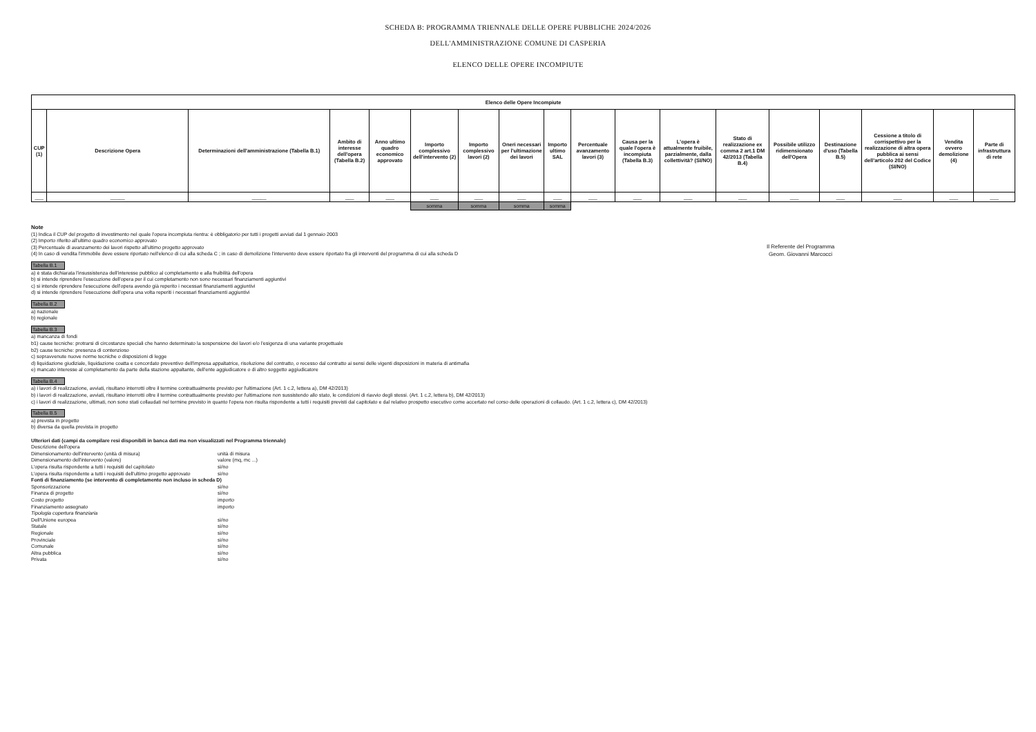SCHEDA B: PROGRAMMA TRIENNALE DELLE OPERE PUBBLICHE 2024/2026
DELL'AMMINISTRAZIONE COMUNE DI CASPERIA
ELENCO DELLE OPERE INCOMPIUTE
| Elenco delle Opere Incompiute | | | | | | | | | | | | | | | | | |
| --- | --- | --- | --- | --- | --- | --- | --- | --- | --- | --- | --- | --- | --- | --- | --- | --- | --- |
| CUP (1) | Descrizione Opera | Determinazioni dell'amministrazione (Tabella B.1) | Ambito di interesse dell'opera (Tabella B.2) | Anno ultimo quadro economico approvato | Importo complessivo dell'intervento (2) | Importo complessivo lavori (2) | Oneri necessari per l'ultimazione dei lavori | Importo ultimo SAL | Percentuale avanzamento lavori (3) | Causa per la quale l'opera è incompiuta (Tabella B.3) | L'opera è attualmente fruibile, parzialmente, dalla collettività? (SI/NO) | Stato di realizzazione ex comma 2 art.1 DM 42/2013 (Tabella B.4) | Possibile utilizzo ridimensionato dell'Opera | Destinazione d'uso (Tabella B.5) | Cessione a titolo di corrispettivo per la realizzazione di altra opera pubblica ai sensi dell'articolo 202 del Codice (SI/NO) | Vendita ovvero demolizione (4) | Parte di infrastruttura di rete |
| ___ | _____ | _____ | ___ | ___ | ___ | ___ | ___ | ___ | ___ | ___ | ___ | ___ | ___ | ___ | ___ | ___ | ___ |
| | | | | | somma | somma | somma | somma | | | | | | | | | |
Il Referente del Programma
Geom. Giovanni Marcocci
Note
(1) Indica il CUP del progetto di investimento nel quale l'opera incompiuta rientra: è obbligatorio per tutti i progetti avviati dal 1 gennaio 2003
(2) Importo riferito all'ultimo quadro economico approvato
(3) Percentuale di avanzamento dei lavori rispetto all'ultimo progetto approvato
(4) In caso di vendita l'immobile deve essere riportato nell'elenco di cui alla scheda C ; in caso di demolizione l'intervento deve essere riportato fra gli interventi del programma di cui alla scheda D
Tabella B.1
a) è stata dichiarata l'insussistenza dell'interesse pubblico al completamento e alla fruibilità dell'opera
b) si intende riprendere l'esecuzione dell'opera per il cui completamento non sono necessari finanziamenti aggiuntivi
c) si intende riprendere l'esecuzione dell'opera avendo già reperito i necessari finanziamenti aggiuntivi
d) si intende riprendere l'esecuzione dell'opera una volta reperiti i necessari finanziamenti aggiuntivi
Tabella B.2
a) nazionale
b) regionale
Tabella B.3
a) mancanza di fondi
b1) cause tecniche: protrarsi di circostanze speciali che hanno determinato la sospensione dei lavori e/o l'esigenza di una variante progettuale
b2) cause tecniche: presenza di contenzioso
c) sopravvenute nuove norme tecniche o disposizioni di legge
d) liquidazione giudiziale, liquidazione coatta e concordato preventivo dell'impresa appaltatrice, risoluzione del contratto, o recesso dal contratto ai sensi delle vigenti disposizioni in materia di antimafia
e) mancato interesse al completamento da parte della stazione appaltante, dell'ente aggiudicatore o di altro soggetto aggiudicatore
Tabella B.4
a) i lavori di realizzazione, avviati, risultano interrotti oltre il termine contrattualmente previsto per l'ultimazione (Art. 1 c.2, lettera a), DM 42/2013)
b) i lavori di realizzazione, avviati, risultano interrotti oltre il termine contrattualmente previsto per l'ultimazione non sussistendo allo stato, le condizioni di riavvio degli stessi. (Art. 1 c.2, lettera b), DM 42/2013)
c) i lavori di realizzazione, ultimati, non sono stati collaudati nel termine previsto in quanto l'opera non risulta rispondente a tutti i requisiti previsti dal capitolato e dal relativo prospetto esecutivo come accertato nel corso delle operazioni di collaudo. (Art. 1 c.2, lettera c), DM 42/2013)
Tabella B.5
a) prevista in progetto
b) diversa da quella prevista in progetto
Ulteriori dati (campi da compilare resi disponibili in banca dati ma non visualizzati nel Programma triennale)
Descrizione dell'opera Dimensionamento dell'intervento (unità di misura) unità di misura Dimensionamento dell'intervento (valore) valore (mq, mc ...) L'opera risulta rispondente a tutti i requisiti del capitolato sì/no L'opera risulta rispondente a tutti i requisiti dell'ultimo progetto approvato sì/no Fonti di finanziamento (se intervento di completamento non incluso in scheda D) Sponsorizzazione sì/no Finanza di progetto sì/no Costo progetto importo Finanziamento assegnato importo Tipologia copertura finanziaria Dell'Unione europea sì/no Statale sì/no Regionale sì/no Provinciale sì/no Comunale sì/no Altra pubblica sì/no Privata sì/no